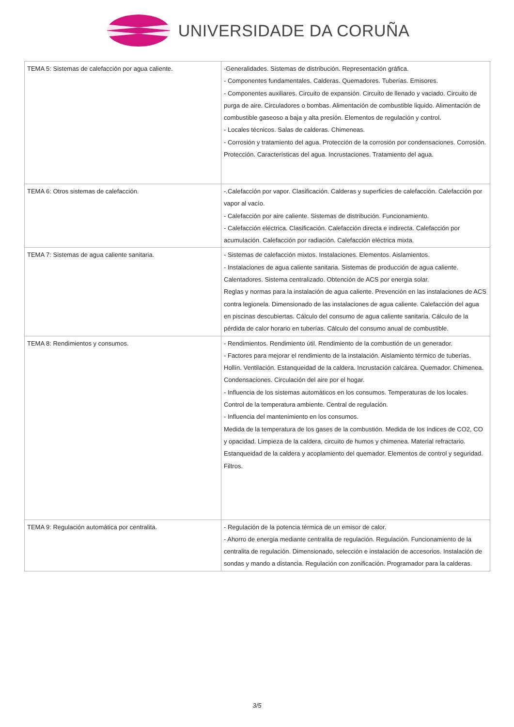UNIVERSIDADE DA CORUÑA
| TEMA 5: Sistemas de calefacción por agua caliente. | -Generalidades. Sistemas de distribución. Representación gráfica. - Componentes fundamentales. Calderas. Quemadores. Tuberías. Emisores. - Componentes auxiliares. Circuito de expansión. Circuito de llenado y vaciado. Circuito de purga de aire. Circuladores o bombas. Alimentación de combustible liquido. Alimentación de combustible gaseoso a baja y alta presión. Elementos de regulación y control. - Locales técnicos. Salas de calderas. Chimeneas. - Corrosión y tratamiento del agua. Protección de la corrosión por condensaciones. Corrosión. Protección. Características del agua. Incrustaciones. Tratamiento del agua. |
| TEMA 6: Otros sistemas de calefacción. | -.Calefacción por vapor. Clasificación. Calderas y superficies de calefacción. Calefacción por vapor al vacío. - Calefacción por aire caliente. Sistemas de distribución. Funcionamiento. - Calefacción eléctrica. Clasificación. Calefacción directa e indirecta. Calefacción por acumulación. Calefacción por radiación. Calefacción eléctrica mixta. |
| TEMA 7: Sistemas de agua caliente sanitaria. | - Sistemas de calefacción mixtos. Instalaciones. Elementos. Aislamientos. - Instalaciones de agua caliente sanitaria. Sistemas de producción de agua caliente. Calentadores. Sistema centralizado. Obtención de ACS por energia solar. Reglas y normas para la instalación de agua caliente. Prevención en las instalaciones de ACS contra legionela. Dimensionado de las instalaciones de agua caliente. Calefacción del agua en piscinas descubiertas. Cálculo del consumo de agua caliente sanitaria. Cálculo de la pérdida de calor horario en tuberías. Cálculo del consumo anual de combustible. |
| TEMA 8: Rendimientos y consumos. | - Rendimientos. Rendimiento útil. Rendimiento de la combustión de un generador. - Factores para mejorar el rendimiento de la instalación. Aislamiento térmico de tuberías. Hollín. Ventilación. Estanqueidad de la caldera. Incrustación calcárea. Quemador. Chimenea. Condensaciones. Circulación del aire por el hogar. - Influencia de los sistemas automáticos en los consumos. Temperaturas de los locales. Control de la temperatura ambiente. Central de regulación. - Influencia del mantenimiento en los consumos. Medida de la temperatura de los gases de la combustión. Medida de los índices de CO2, CO y opacidad. Limpieza de la caldera, circuito de humos y chimenea. Material refractario. Estanqueidad de la caldera y acoplamiento del quemador. Elementos de control y seguridad. Filtros. |
| TEMA 9: Regulación automática por centralita. | - Regulación de la potencia térmica de un emisor de calor. - Ahorro de energía mediante centralita de regulación. Regulación. Funcionamiento de la centralita de regulación. Dimensionado, selección e instalación de accesorios. Instalación de sondas y mando a distancia. Regulación con zonificación. Programador para la calderas. |
3/5